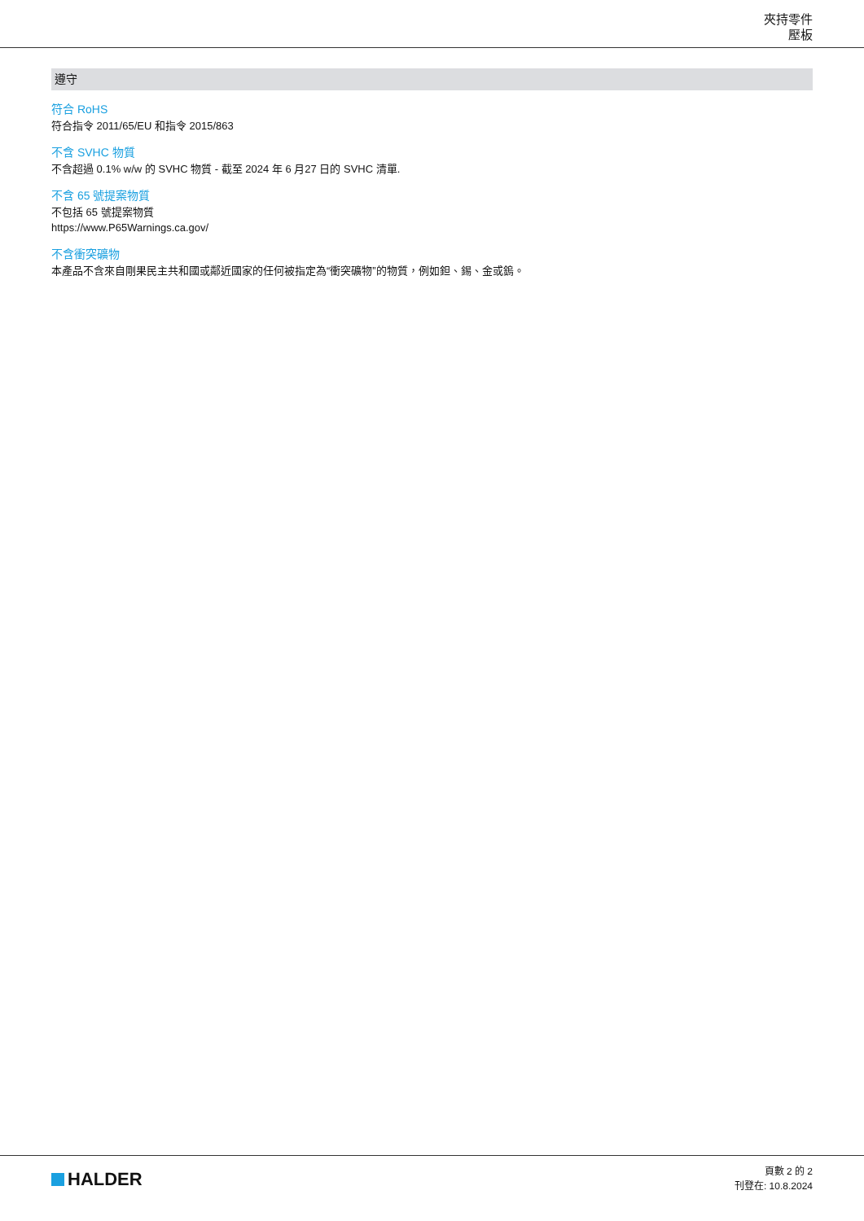夾持零件
壓板
遵守
符合 RoHS
符合指令 2011/65/EU 和指令 2015/863
不含 SVHC 物質
不含超過 0.1% w/w 的 SVHC 物質 - 截至 2024 年 6 月27 日的 SVHC 清單.
不含 65 號提案物質
不包括 65 號提案物質
https://www.P65Warnings.ca.gov/
不含衝突礦物
本產品不含來自剛果民主共和國或鄰近國家的任何被指定為“衝突礦物”的物質，例如鉭、錫、金或鎢。
HALDER
頁數 2 的 2
刊登在: 10.8.2024